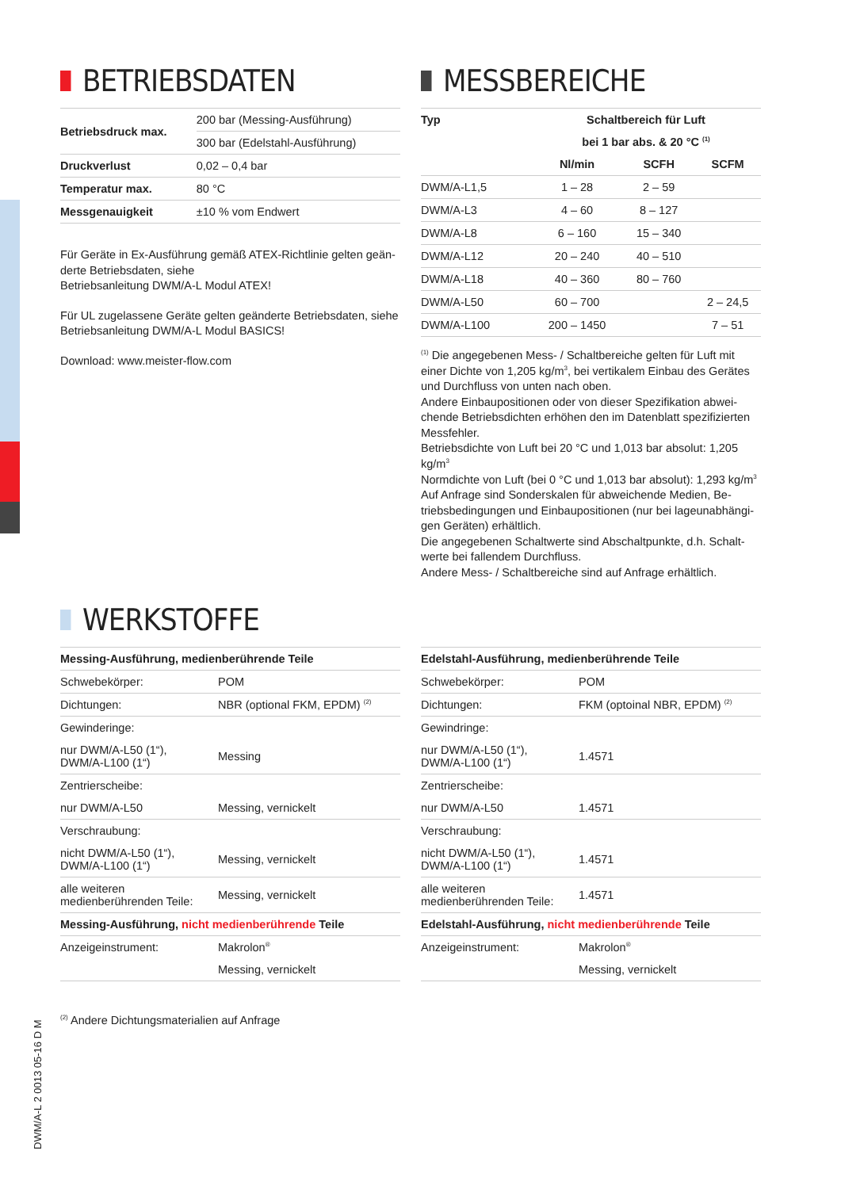DWM/A-L 2 0013 05-16 D M
BETRIEBSDATEN
| Betriebsdruck max. | 200 bar (Messing-Ausführung) |
| | 300 bar (Edelstahl-Ausführung) |
| Druckverlust | 0,02 – 0,4 bar |
| Temperatur max. | 80 °C |
| Messgenauigkeit | ±10 % vom Endwert |
Für Geräte in Ex-Ausführung gemäß ATEX-Richtlinie gelten geän-derte Betriebsdaten, siehe
Betriebsanleitung DWM/A-L Modul ATEX!
Für UL zugelassene Geräte gelten geänderte Betriebsdaten, siehe Betriebsanleitung DWM/A-L Modul BASICS!
Download: www.meister-flow.com
MESSBEREICHE
| Typ | Schaltbereich für Luft | | |
| --- | --- | --- | --- |
| | bei 1 bar abs. & 20 °C <sup>(1)</sup> | | |
| | Nl/min | SCFH | SCFM |
| DWM/A-L1,5 | 1 – 28 | 2 – 59 | |
| DWM/A-L3 | 4 – 60 | 8 – 127 | |
| DWM/A-L8 | 6 – 160 | 15 – 340 | |
| DWM/A-L12 | 20 – 240 | 40 – 510 | |
| DWM/A-L18 | 40 – 360 | 80 – 760 | |
| DWM/A-L50 | 60 – 700 | | 2 – 24,5 |
| DWM/A-L100 | 200 – 1450 | | 7 – 51 |
<sup>(1)</sup> Die angegebenen Mess- / Schaltbereiche gelten für Luft mit einer Dichte von 1,205 kg/m<sup>3</sup>, bei vertikalem Einbau des Gerätes und Durchfluss von unten nach oben.
Andere Einbaupositionen oder von dieser Spezifikation abwei-chende Betriebsdichten erhöhen den im Datenblatt spezifizierten Messfehler.
Betriebsdichte von Luft bei 20 °C und 1,013 bar absolut: 1,205 kg/m<sup>3</sup>
Normdichte von Luft (bei 0 °C und 1,013 bar absolut): 1,293 kg/m<sup>3</sup>
Auf Anfrage sind Sonderskalen für abweichende Medien, Be-triebsbedingungen und Einbaupositionen (nur bei lageunabhängi-gen Geräten) erhältlich.
Die angegebenen Schaltwerte sind Abschaltpunkte, d.h. Schalt-werte bei fallendem Durchfluss.
Andere Mess- / Schaltbereiche sind auf Anfrage erhältlich.
WERKSTOFFE
| Messing-Ausführung, medienberührende Teile | |
| --- | --- |
| Schwebekörper: | POM |
| Dichtungen: | NBR (optional FKM, EPDM) <sup>(2)</sup> |
| Gewinderinge: | |
| nur DWM/A-L50 (1“), DWM/A-L100 (1“) | Messing |
| Zentrierscheibe: | |
| nur DWM/A-L50 | Messing, vernickelt |
| Verschraubung: | |
| nicht DWM/A-L50 (1“), DWM/A-L100 (1“) | Messing, vernickelt |
| alle weiteren medienberührenden Teile: | Messing, vernickelt |
| Messing-Ausführung, nicht medienberührende Teile | |
| Anzeigeinstrument: | Makrolon<sup>®</sup> |
| | Messing, vernickelt |
<sup>(2)</sup> Andere Dichtungsmaterialien auf Anfrage
| Edelstahl-Ausführung, medienberührende Teile | |
| --- | --- |
| Schwebekörper: | POM |
| Dichtungen: | FKM (optoinal NBR, EPDM) <sup>(2)</sup> |
| Gewindringe: | |
| nur DWM/A-L50 (1“), DWM/A-L100 (1“) | 1.4571 |
| Zentrierscheibe: | |
| nur DWM/A-L50 | 1.4571 |
| Verschraubung: | |
| nicht DWM/A-L50 (1“), DWM/A-L100 (1“) | 1.4571 |
| alle weiteren medienberührenden Teile: | 1.4571 |
| Edelstahl-Ausführung, nicht medienberührende Teile | |
| Anzeigeinstrument: | Makrolon<sup>®</sup> |
| | Messing, vernickelt |